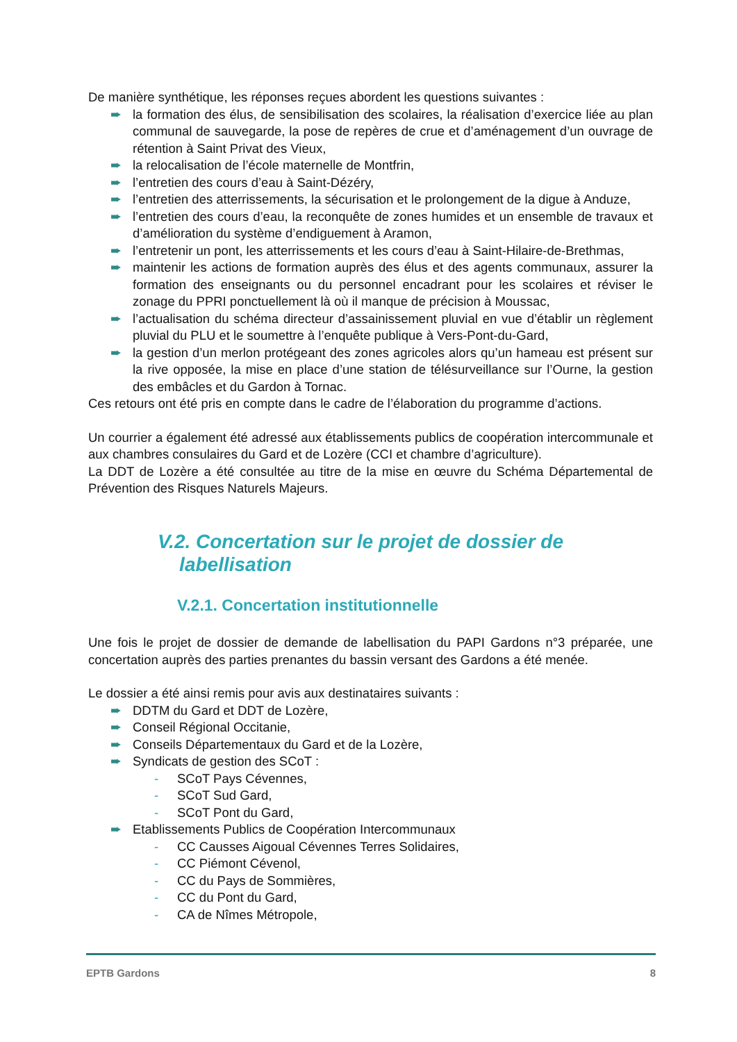De manière synthétique, les réponses reçues abordent les questions suivantes :
➨ la formation des élus, de sensibilisation des scolaires, la réalisation d’exercice liée au plan communal de sauvegarde, la pose de repères de crue et d’aménagement d’un ouvrage de rétention à Saint Privat des Vieux,
➨ la relocalisation de l’école maternelle de Montfrin,
➨ l’entretien des cours d’eau à Saint-Dézéry,
➨ l’entretien des atterrissements, la sécurisation et le prolongement de la digue à Anduze,
➨ l’entretien des cours d’eau, la reconquête de zones humides et un ensemble de travaux et d’amélioration du système d’endiguement à Aramon,
➨ l’entretenir un pont, les atterrissements et les cours d’eau à Saint-Hilaire-de-Brethmas,
➨ maintenir les actions de formation auprès des élus et des agents communaux, assurer la formation des enseignants ou du personnel encadrant pour les scolaires et réviser le zonage du PPRI ponctuellement là où il manque de précision à Moussac,
➨ l’actualisation du schéma directeur d’assainissement pluvial en vue d’établir un règlement pluvial du PLU et le soumettre à l’enquête publique à Vers-Pont-du-Gard,
➨ la gestion d’un merlon protégeant des zones agricoles alors qu’un hameau est présent sur la rive opposée, la mise en place d’une station de télésurveillance sur l’Ourne, la gestion des embâcles et du Gardon à Tornac.
Ces retours ont été pris en compte dans le cadre de l’élaboration du programme d’actions.
Un courrier a également été adressé aux établissements publics de coopération intercommunale et aux chambres consulaires du Gard et de Lozère (CCI et chambre d’agriculture).
La DDT de Lozère a été consultée au titre de la mise en œuvre du Schéma Départemental de Prévention des Risques Naturels Majeurs.
V.2. Concertation sur le projet de dossier de
labellisation
V.2.1. Concertation institutionnelle
Une fois le projet de dossier de demande de labellisation du PAPI Gardons n°3 préparée, une concertation auprès des parties prenantes du bassin versant des Gardons a été menée.
Le dossier a été ainsi remis pour avis aux destinataires suivants :
➨ DDTM du Gard et DDT de Lozère,
➨ Conseil Régional Occitanie,
➨ Conseils Départementaux du Gard et de la Lozère,
➨ Syndicats de gestion des SCoT :
- SCoT Pays Cévennes,
- SCoT Sud Gard,
- SCoT Pont du Gard,
➨ Etablissements Publics de Coopération Intercommunaux
- CC Causses Aigoual Cévennes Terres Solidaires,
- CC Piémont Cévenol,
- CC du Pays de Sommières,
- CC du Pont du Gard,
- CA de Nîmes Métropole,
EPTB Gardons 8